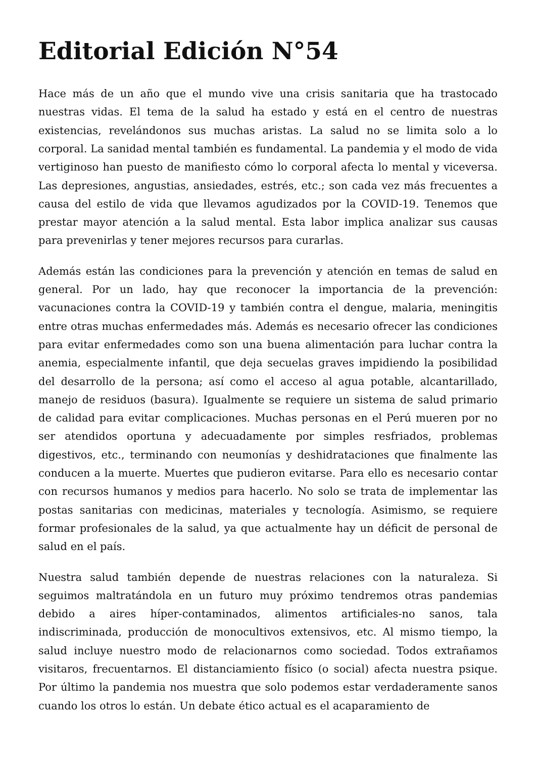Editorial Edición N°54
Hace más de un año que el mundo vive una crisis sanitaria que ha trastocado nuestras vidas. El tema de la salud ha estado y está en el centro de nuestras existencias, revelándonos sus muchas aristas. La salud no se limita solo a lo corporal. La sanidad mental también es fundamental. La pandemia y el modo de vida vertiginoso han puesto de manifiesto cómo lo corporal afecta lo mental y viceversa. Las depresiones, angustias, ansiedades, estrés, etc.; son cada vez más frecuentes a causa del estilo de vida que llevamos agudizados por la COVID-19. Tenemos que prestar mayor atención a la salud mental. Esta labor implica analizar sus causas para prevenirlas y tener mejores recursos para curarlas.
Además están las condiciones para la prevención y atención en temas de salud en general. Por un lado, hay que reconocer la importancia de la prevención: vacunaciones contra la COVID-19 y también contra el dengue, malaria, meningitis entre otras muchas enfermedades más. Además es necesario ofrecer las condiciones para evitar enfermedades como son una buena alimentación para luchar contra la anemia, especialmente infantil, que deja secuelas graves impidiendo la posibilidad del desarrollo de la persona; así como el acceso al agua potable, alcantarillado, manejo de residuos (basura). Igualmente se requiere un sistema de salud primario de calidad para evitar complicaciones. Muchas personas en el Perú mueren por no ser atendidos oportuna y adecuadamente por simples resfriados, problemas digestivos, etc., terminando con neumonías y deshidrataciones que finalmente las conducen a la muerte. Muertes que pudieron evitarse. Para ello es necesario contar con recursos humanos y medios para hacerlo. No solo se trata de implementar las postas sanitarias con medicinas, materiales y tecnología. Asimismo, se requiere formar profesionales de la salud, ya que actualmente hay un déficit de personal de salud en el país.
Nuestra salud también depende de nuestras relaciones con la naturaleza. Si seguimos maltratándola en un futuro muy próximo tendremos otras pandemias debido a aires híper-contaminados, alimentos artificiales-no sanos, tala indiscriminada, producción de monocultivos extensivos, etc. Al mismo tiempo, la salud incluye nuestro modo de relacionarnos como sociedad. Todos extrañamos visitaros, frecuentarnos. El distanciamiento físico (o social) afecta nuestra psique. Por último la pandemia nos muestra que solo podemos estar verdaderamente sanos cuando los otros lo están. Un debate ético actual es el acaparamiento de